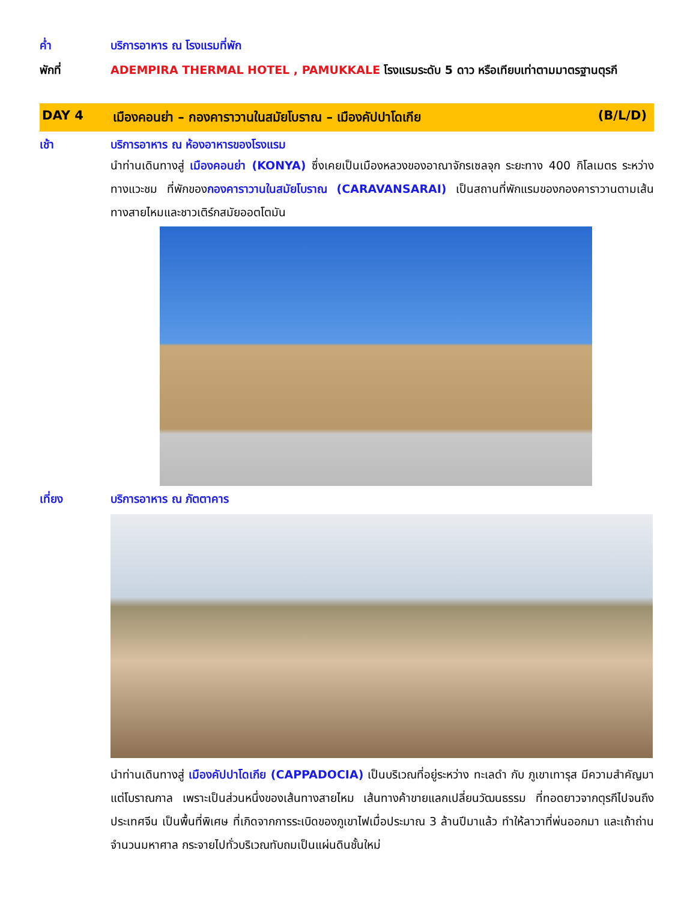ค่ำ บริการอาหาร ณ โรงแรมที่พัก
พักที่ ADEMPIRA THERMAL HOTEL , PAMUKKALE โรงแรมระดับ 5 ดาว หรือเทียบเท่าตามมาตรฐานตุรกี
DAY 4 เมืองคอนย่า – กองคาราวานในสมัยโบราณ – เมืองคัปปาโดเกีย
(B/L/D)
เช้า บริการอาหาร ณ ห้องอาหารของโรงแรม
นำท่านเดินทางสู่ เมืองคอนย่า (KONYA) ซึ่งเคยเป็นเมืองหลวงของอาณาจักรเซลจุก ระยะทาง 400 กิโลเมตร ระหว่างทางแวะชม ที่พักของกองคาราวานในสมัยโบราณ (CARAVANSARAI) เป็นสถานที่พักแรมของกองคาราวานตามเส้นทางสายไหมและชาวเติร์กสมัยออตโตมัน
เที่ยง บริการอาหาร ณ ภัตตาคาร
นำท่านเดินทางสู่ เมืองคัปปาโดเกีย (CAPPADOCIA) เป็นบริเวณที่อยู่ระหว่าง ทะเลดำ กับ ภูเขาเทารุส มีความสำคัญมาแต่โบราณกาล เพราะเป็นส่วนหนึ่งของเส้นทางสายไหม เส้นทางค้าขายแลกเปลี่ยนวัฒนธรรม ที่ทอดยาวจากตุรกีไปจนถึงประเทศจีน เป็นพื้นที่พิเศษ ที่เกิดจากการระเบิดของภูเขาไฟเมื่อประมาณ 3 ล้านปีมาแล้ว ทำให้ลาวาที่พ่นออกมา และเถ้าถ่านจำนวนมหาศาล กระจายไปทั่วบริเวณทับถมเป็นแผ่นดินชั้นใหม่